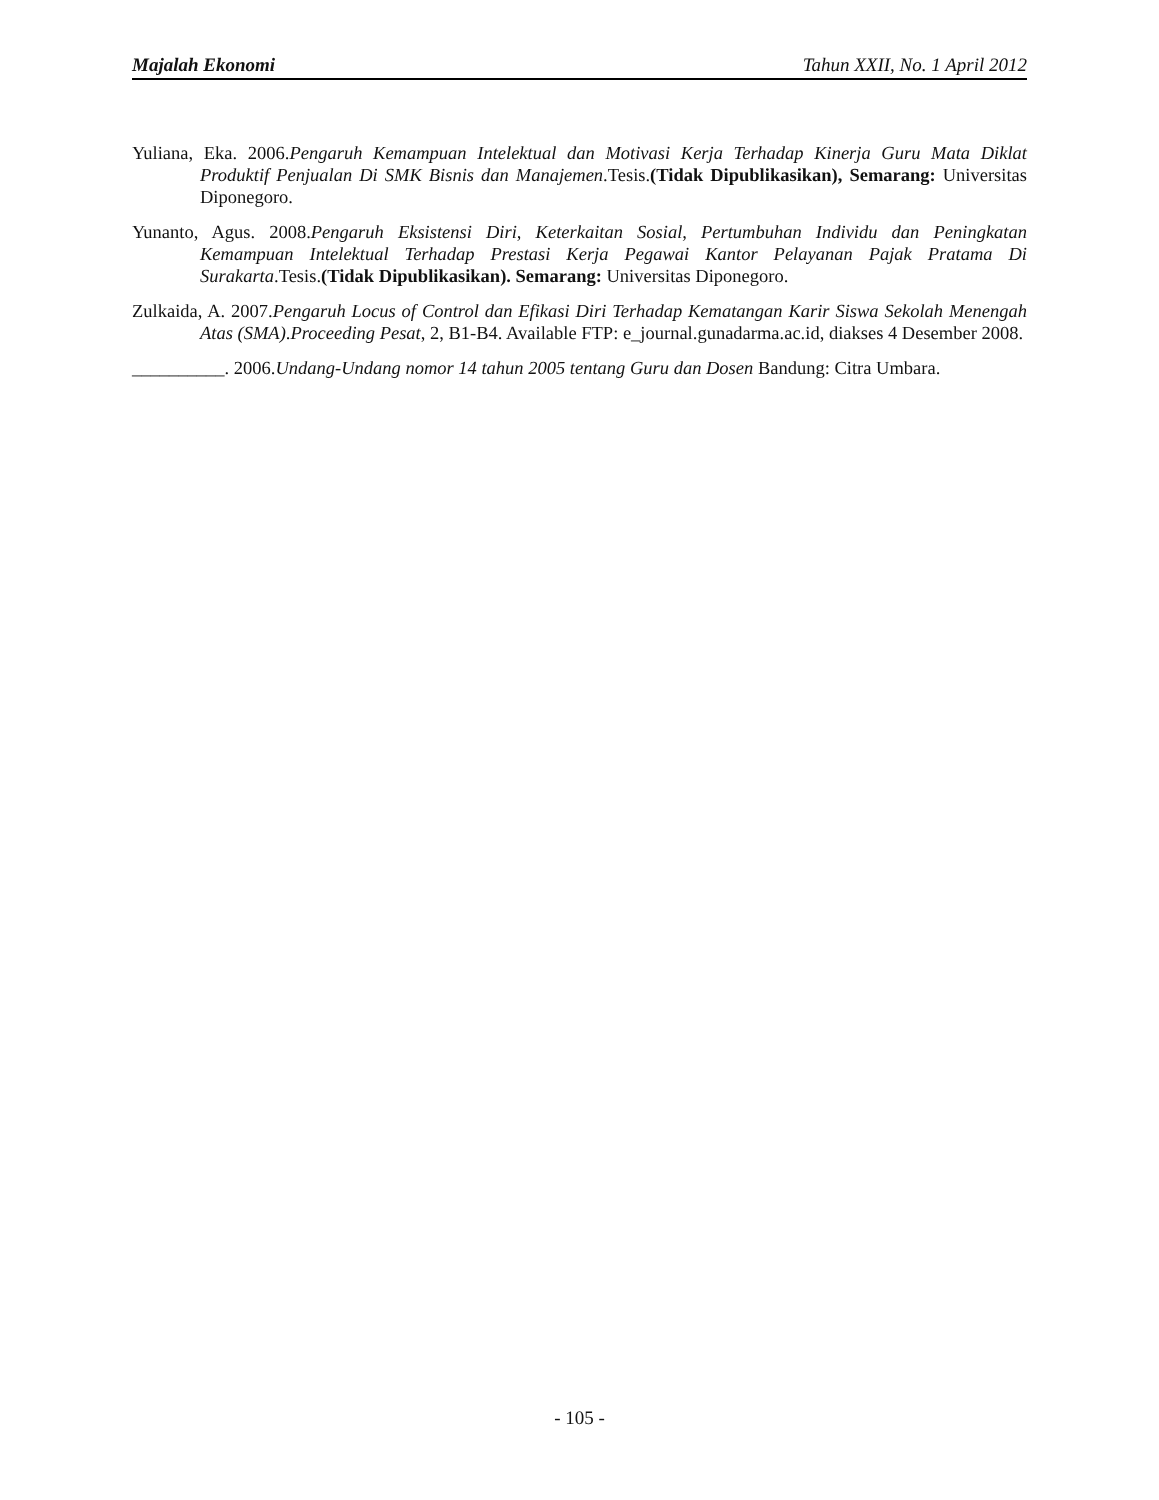Majalah Ekonomi Tahun XXII, No. 1 April 2012
Yuliana, Eka. 2006.Pengaruh Kemampuan Intelektual dan Motivasi Kerja Terhadap Kinerja Guru Mata Diklat Produktif Penjualan Di SMK Bisnis dan Manajemen.Tesis.(Tidak Dipublikasikan), Semarang: Universitas Diponegoro.
Yunanto, Agus. 2008.Pengaruh Eksistensi Diri, Keterkaitan Sosial, Pertumbuhan Individu dan Peningkatan Kemampuan Intelektual Terhadap Prestasi Kerja Pegawai Kantor Pelayanan Pajak Pratama Di Surakarta.Tesis.(Tidak Dipublikasikan). Semarang: Universitas Diponegoro.
Zulkaida, A. 2007.Pengaruh Locus of Control dan Efikasi Diri Terhadap Kematangan Karir Siswa Sekolah Menengah Atas (SMA).Proceeding Pesat, 2, B1-B4. Available FTP: e_journal.gunadarma.ac.id, diakses 4 Desember 2008.
__________. 2006.Undang-Undang nomor 14 tahun 2005 tentang Guru dan Dosen Bandung: Citra Umbara.
- 105 -